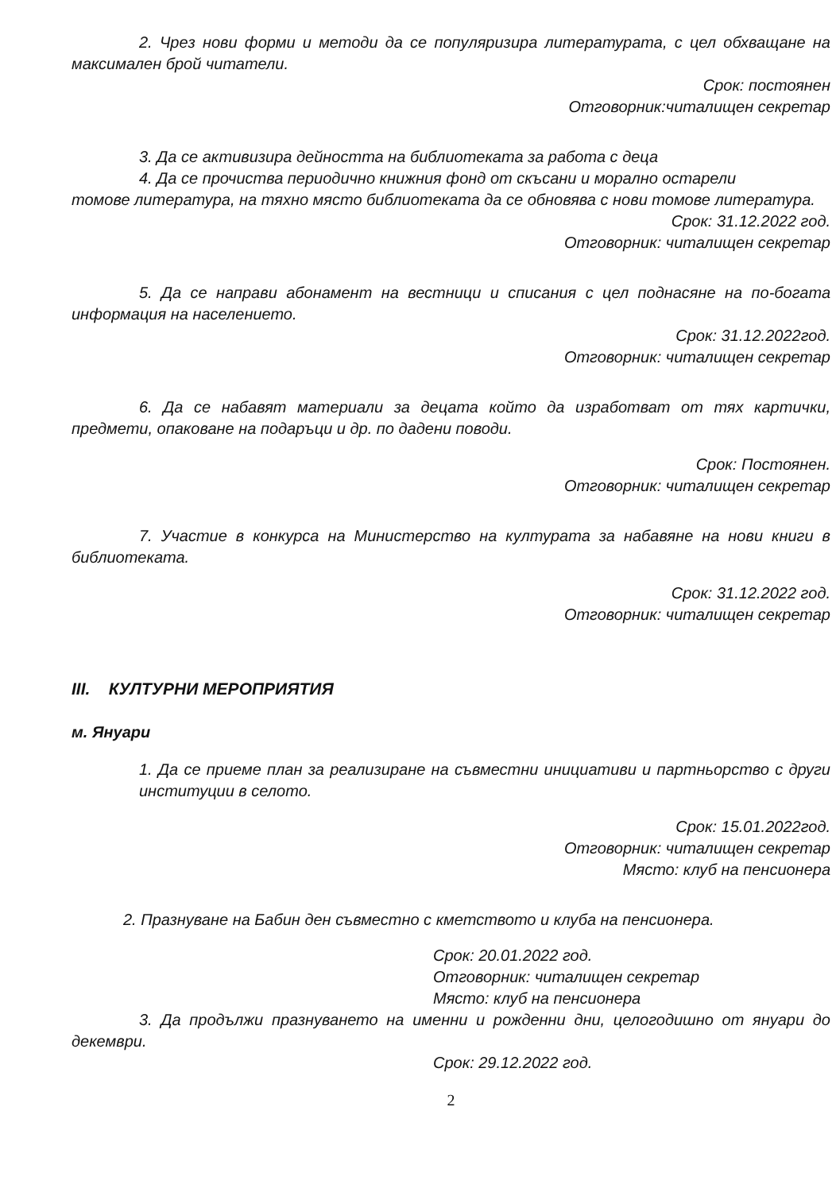2. Чрез нови форми и методи да се популяризира литературата, с цел обхващане на максимален брой читатели.
Срок: постоянен
Отговорник:читалищен секретар
3. Да се активизира дейността на библиотеката за работа с деца
4. Да се прочиства периодично книжния фонд от скъсани и морално остарели
томове литература, на тяхно място библиотеката да се обновява с нови томове литература.
Срок: 31.12.2022 год.
Отговорник: читалищен секретар
5. Да се направи абонамент на вестници и списания с цел поднасяне на по-богата информация на населението.
Срок: 31.12.2022год.
Отговорник: читалищен секретар
6. Да се набавят материали за децата който да изработват от тях картички, предмети, опаковане на подаръци и др. по дадени поводи.
Срок: Постоянен.
Отговорник: читалищен секретар
7. Участие в конкурса на Министерство на културата за набавяне на нови книги в библиотеката.
Срок: 31.12.2022 год.
Отговорник: читалищен секретар
III. КУЛТУРНИ МЕРОПРИЯТИЯ
м. Януари
1. Да се приеме план за реализиране на съвместни инициативи и партньорство с други институции в селото.
Срок: 15.01.2022год.
Отговорник: читалищен секретар
Място: клуб на пенсионера
2. Празнуване на Бабин ден съвместно с кметството и клуба на пенсионера.
Срок: 20.01.2022 год.
Отговорник: читалищен секретар
Място: клуб на пенсионера
3. Да продължи празнуването на именни и рожденни дни, целогодишно от януари до декември.
Срок: 29.12.2022 год.
2